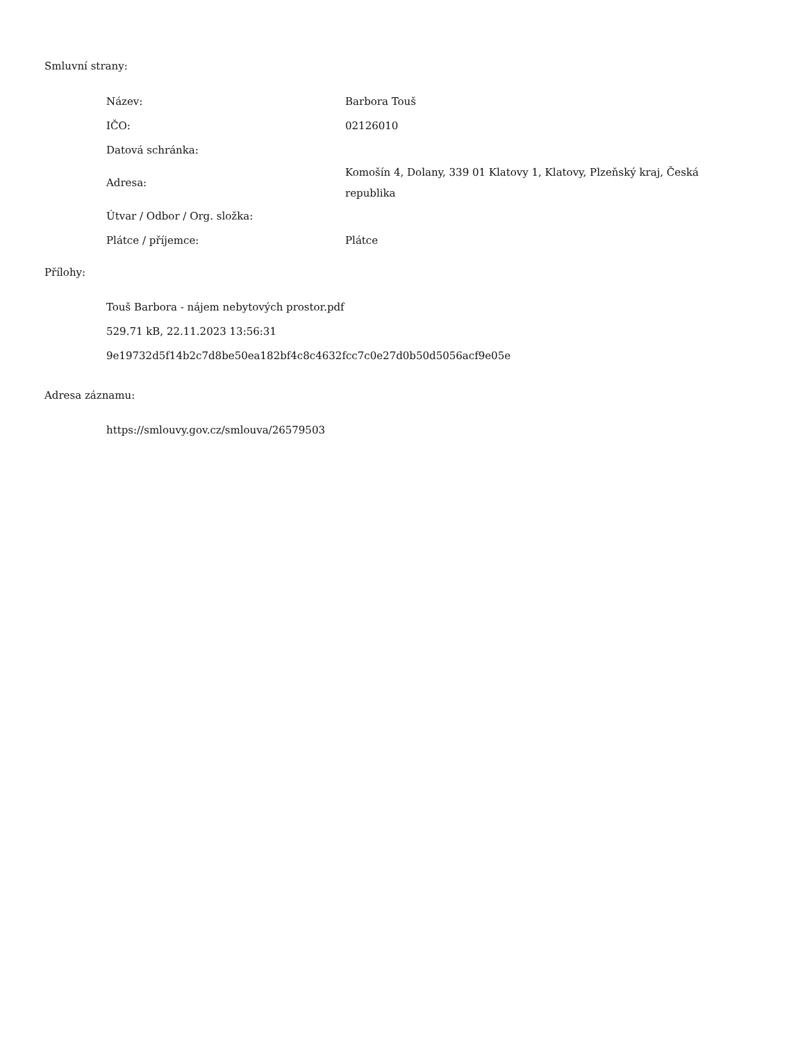Smluvní strany:
| Název: | Barbora Touš |
| IČO: | 02126010 |
| Datová schránka: | |
| Adresa: | Komošín 4, Dolany, 339 01 Klatovy 1, Klatovy, Plzeňský kraj, Česká republika |
| Útvar / Odbor / Org. složka: | |
| Plátce / příjemce: | Plátce |
Přílohy:
Touš Barbora - nájem nebytových prostor.pdf
529.71 kB, 22.11.2023 13:56:31
9e19732d5f14b2c7d8be50ea182bf4c8c4632fcc7c0e27d0b50d5056acf9e05e
Adresa záznamu:
https://smlouvy.gov.cz/smlouva/26579503